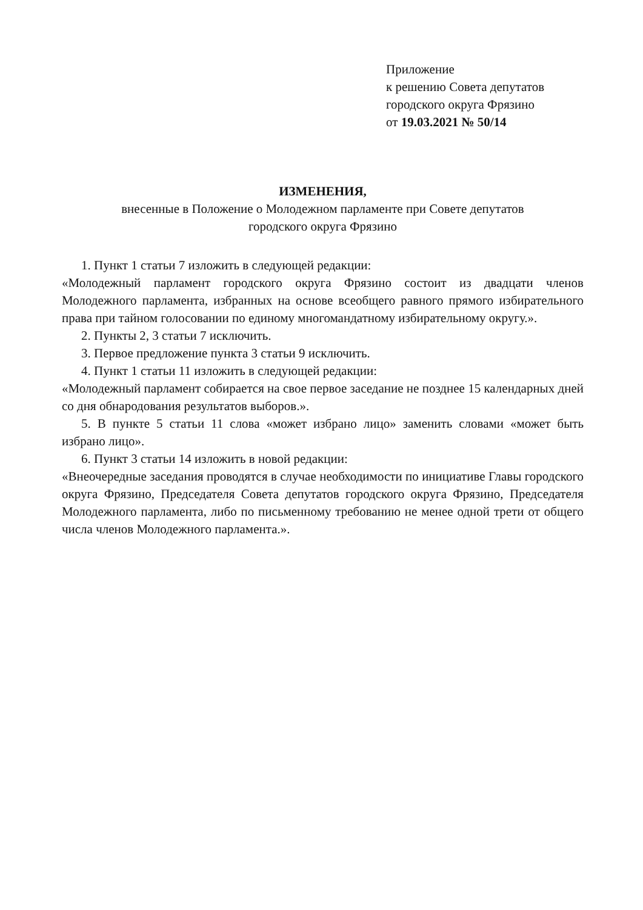Приложение
к решению Совета депутатов
городского округа Фрязино
от 19.03.2021 № 50/14
ИЗМЕНЕНИЯ,
внесенные в Положение о Молодежном парламенте при Совете депутатов
городского округа Фрязино
1. Пункт 1 статьи 7 изложить в следующей редакции:
«Молодежный парламент городского округа Фрязино состоит из двадцати членов Молодежного парламента, избранных на основе всеобщего равного прямого избирательного права при тайном голосовании по единому многомандатному избирательному округу.».
2. Пункты 2, 3 статьи 7 исключить.
3. Первое предложение пункта 3 статьи 9 исключить.
4. Пункт 1 статьи 11 изложить в следующей редакции:
«Молодежный парламент собирается на свое первое заседание не позднее 15 календарных дней со дня обнародования результатов выборов.».
5. В пункте 5 статьи 11 слова «может избрано лицо» заменить словами «может быть избрано лицо».
6. Пункт 3 статьи 14 изложить в новой редакции:
«Внеочередные заседания проводятся в случае необходимости по инициативе Главы городского округа Фрязино, Председателя Совета депутатов городского округа Фрязино, Председателя Молодежного парламента, либо по письменному требованию не менее одной трети от общего числа членов Молодежного парламента.».